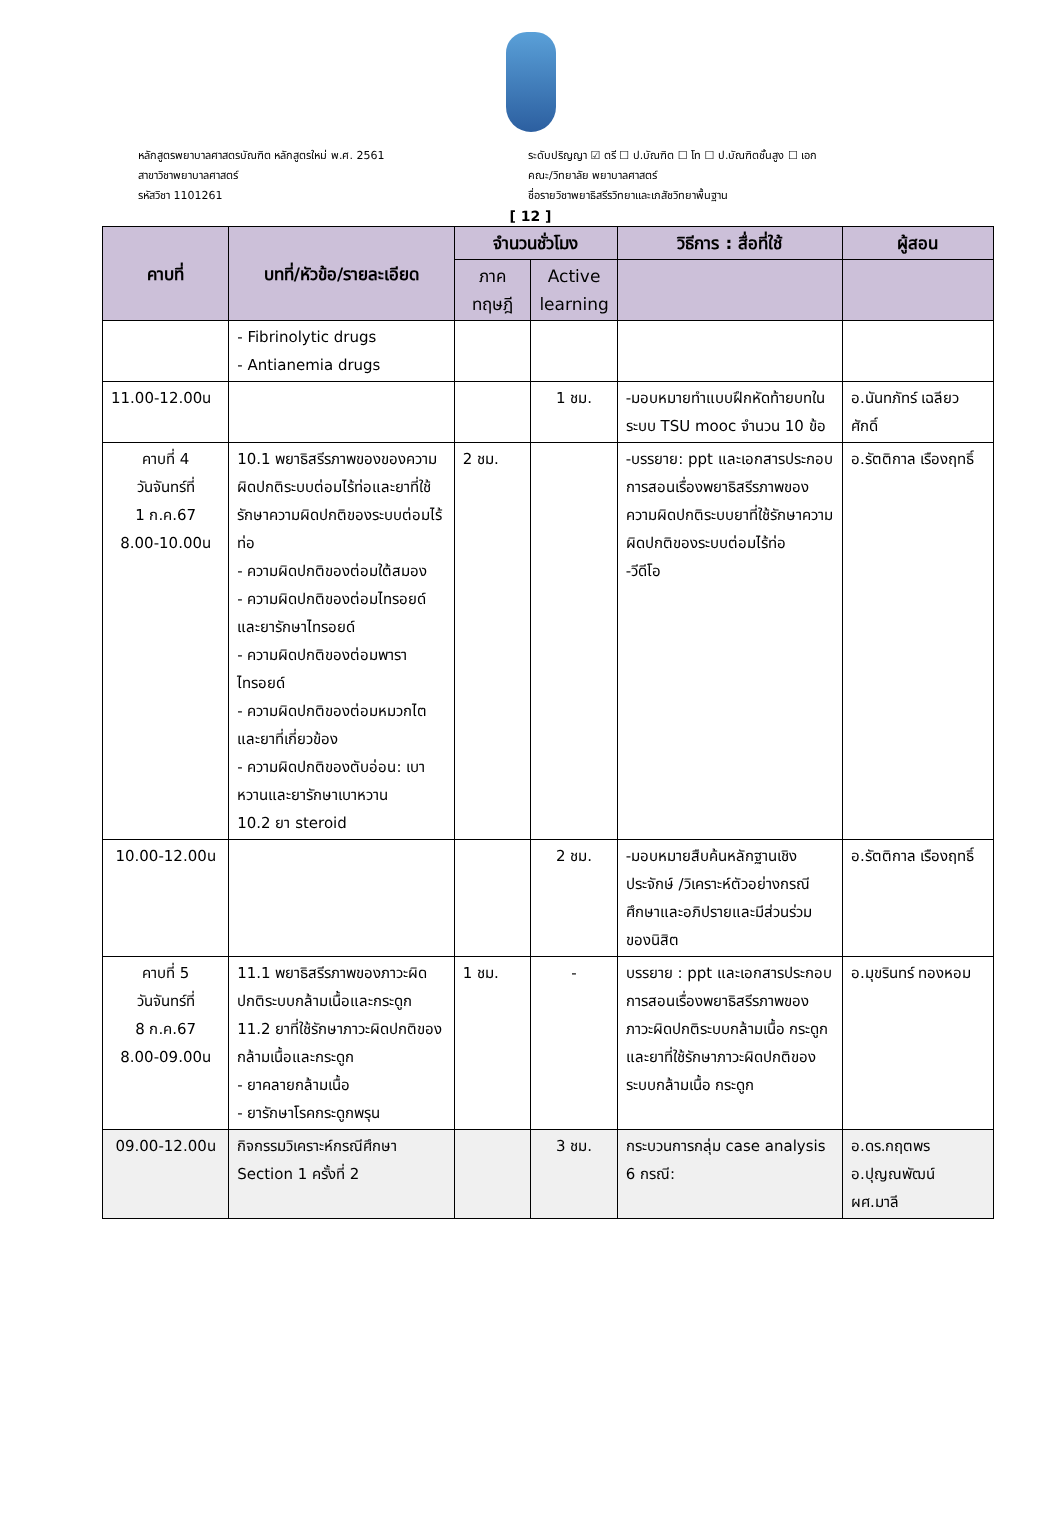หลักสูตรพยาบาลศาสตรบัณฑิต หลักสูตรใหม่ พ.ศ. 2561
สาขาวิชาพยาบาลศาสตร์
รหัสวิชา 1101261
ระดับปริญญา ☑ ตรี ☐ ป.บัณฑิต ☐ โท ☐ ป.บัณฑิตชั้นสูง ☐ เอก
คณะ/วิทยาลัย พยาบาลศาสตร์
ชื่อรายวิชาพยาธิสรีรวิทยาและเภสัชวิทยาพื้นฐาน
[ 12 ]
| คาบที่ | บทที่/หัวข้อ/รายละเอียด | จำนวนชั่วโมง | | วิธีการ : สื่อที่ใช้ | ผู้สอน |
| --- | --- | --- | --- | --- | --- |
| | | ภาค ทฤษฎี | Active learning | | |
| | - Fibrinolytic drugs - Antianemia drugs | | | | |
| 11.00-12.00น | | | 1 ชม. | -มอบหมายทำแบบฝึกหัดท้ายบทในระบบ TSU mooc จำนวน 10 ข้อ | อ.นันทภัทร์ เฉลียวศักดิ์ |
| คาบที่ 4 วันจันทร์ที่ 1 ก.ค.67 8.00-10.00น | 10.1 พยาธิสรีรภาพของของความผิดปกติระบบต่อมไร้ท่อและยาที่ใช้รักษาความผิดปกติของระบบต่อมไร้ท่อ - ความผิดปกติของต่อมใต้สมอง - ความผิดปกติของต่อมไทรอยด์และยารักษาไทรอยด์ - ความผิดปกติของต่อมพาราไทรอยด์ - ความผิดปกติของต่อมหมวกไตและยาที่เกี่ยวข้อง - ความผิดปกติของตับอ่อน: เบาหวานและยารักษาเบาหวาน 10.2 ยา steroid | 2 ชม. | | -บรรยาย: ppt และเอกสารประกอบการสอนเรื่องพยาธิสรีรภาพของความผิดปกติระบบยาที่ใช้รักษาความผิดปกติของระบบต่อมไร้ท่อ -วีดีโอ | อ.รัตติกาล เรืองฤทธิ์ |
| 10.00-12.00น | | | 2 ชม. | -มอบหมายสืบค้นหลักฐานเชิงประจักษ์ /วิเคราะห์ตัวอย่างกรณีศึกษาและอภิปรายและมีส่วนร่วมของนิสิต | อ.รัตติกาล เรืองฤทธิ์ |
| คาบที่ 5 วันจันทร์ที่ 8 ก.ค.67 8.00-09.00น | 11.1 พยาธิสรีรภาพของภาวะผิดปกติระบบกล้ามเนื้อและกระดูก 11.2 ยาที่ใช้รักษาภาวะผิดปกติของกล้ามเนื้อและกระดูก - ยาคลายกล้ามเนื้อ - ยารักษาโรคกระดูกพรุน | 1 ชม. | - | บรรยาย : ppt และเอกสารประกอบการสอนเรื่องพยาธิสรีรภาพของภาวะผิดปกติระบบกล้ามเนื้อ กระดูกและยาที่ใช้รักษาภาวะผิดปกติของระบบกล้ามเนื้อ กระดูก | อ.มุขรินทร์ ทองหอม |
| 09.00-12.00น | กิจกรรมวิเคราะห์กรณีศึกษา Section 1 ครั้งที่ 2 | | 3 ชม. | กระบวนการกลุ่ม case analysis 6 กรณี: | อ.ดร.กฤตพร อ.ปุญณพัฒน์ ผศ.มาลี |